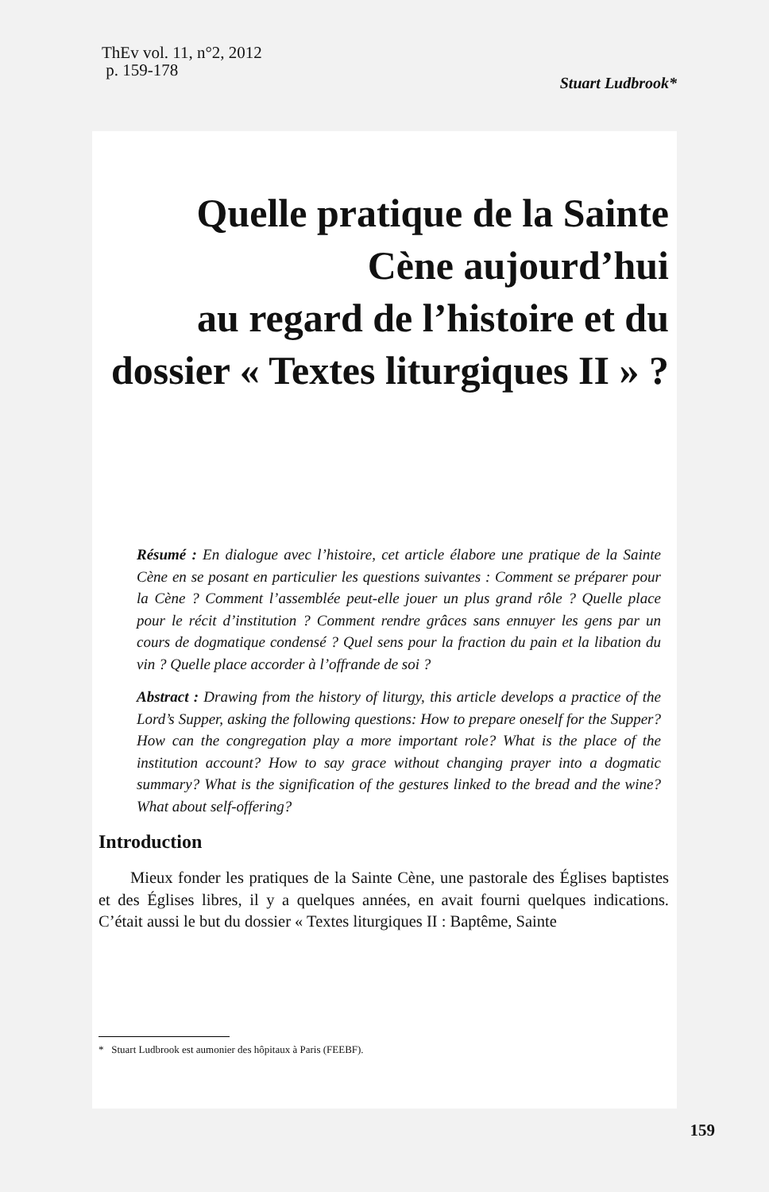ThEv vol. 11, n°2, 2012
p. 159-178
Stuart Ludbrook*
Quelle pratique de la Sainte
Cène aujourd’hui
au regard de l’histoire et du
dossier « Textes liturgiques II » ?
Résumé : En dialogue avec l’histoire, cet article élabore une pratique de la Sainte Cène en se posant en particulier les questions suivantes : Comment se préparer pour la Cène ? Comment l’assemblée peut-elle jouer un plus grand rôle ? Quelle place pour le récit d’institution ? Comment rendre grâces sans ennuyer les gens par un cours de dogmatique condensé ? Quel sens pour la fraction du pain et la libation du vin ? Quelle place accorder à l’offrande de soi ?
Abstract : Drawing from the history of liturgy, this article develops a practice of the Lord’s Supper, asking the following questions: How to prepare oneself for the Supper? How can the congregation play a more important role? What is the place of the institution account? How to say grace without changing prayer into a dogmatic summary? What is the signification of the gestures linked to the bread and the wine? What about self-offering?
Introduction
Mieux fonder les pratiques de la Sainte Cène, une pastorale des Églises baptistes et des Églises libres, il y a quelques années, en avait fourni quelques indications. C’était aussi le but du dossier « Textes liturgiques II : Baptême, Sainte
* Stuart Ludbrook est aumonier des hôpitaux à Paris (FEEBF).
159